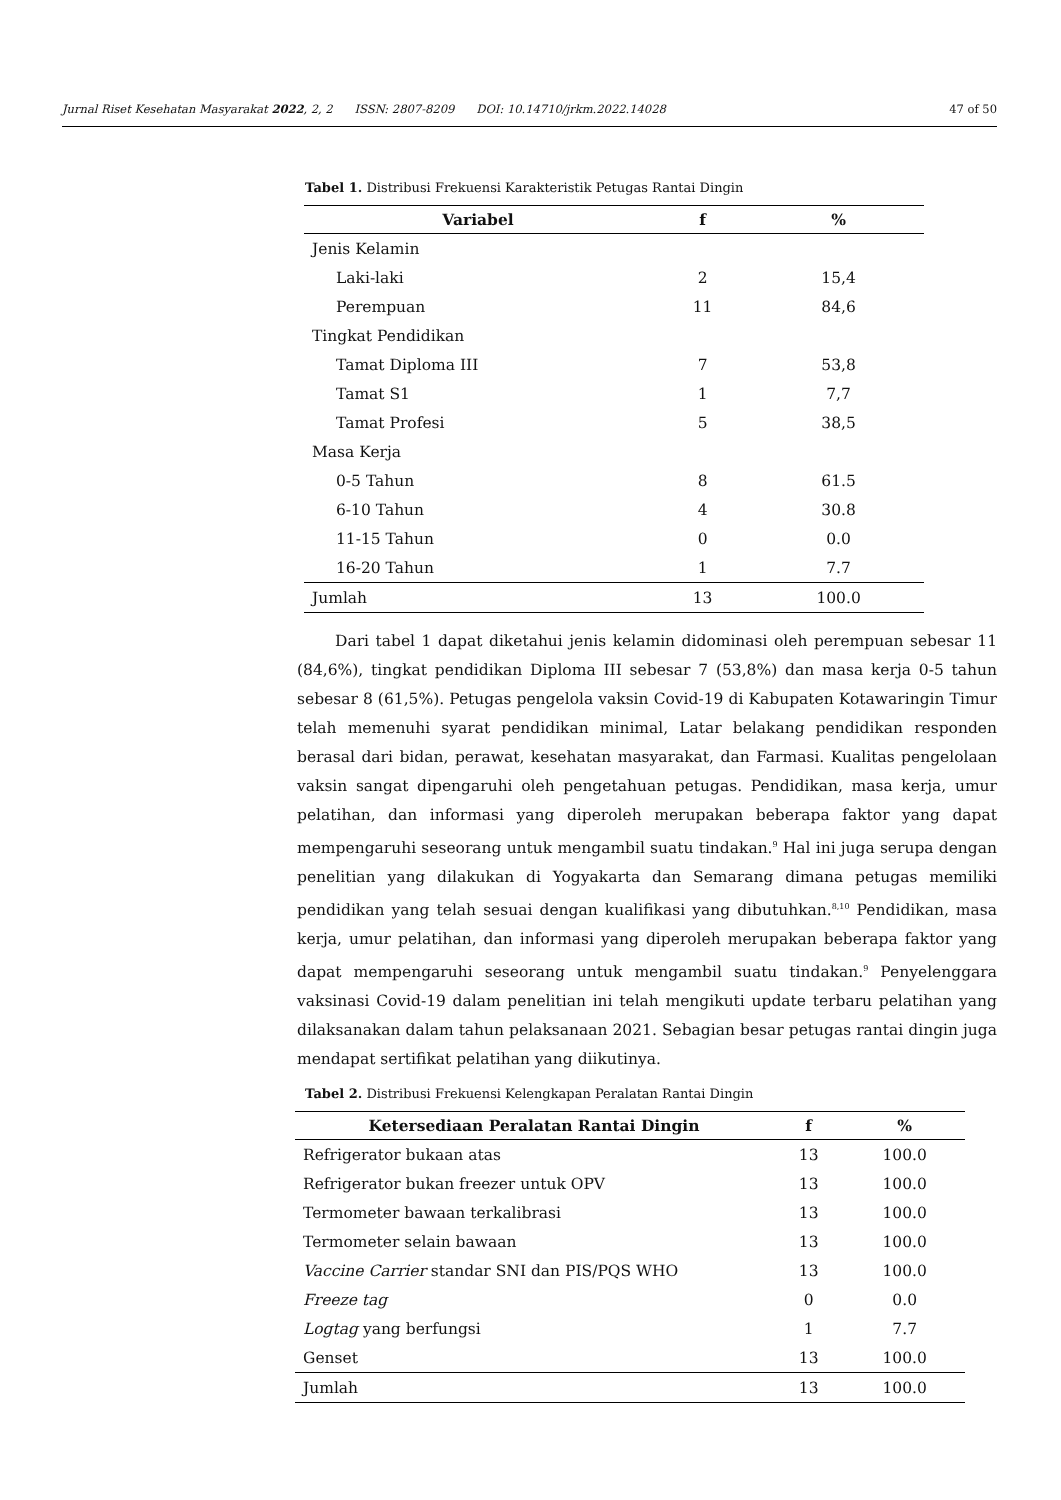Jurnal Riset Kesehatan Masyarakat 2022, 2, 2 ISSN: 2807-8209 DOI: 10.14710/jrkm.2022.14028
47 of 50
Tabel 1. Distribusi Frekuensi Karakteristik Petugas Rantai Dingin
| Variabel | f | % |
| --- | --- | --- |
| Jenis Kelamin | | |
| Laki-laki | 2 | 15,4 |
| Perempuan | 11 | 84,6 |
| Tingkat Pendidikan | | |
| Tamat Diploma III | 7 | 53,8 |
| Tamat S1 | 1 | 7,7 |
| Tamat Profesi | 5 | 38,5 |
| Masa Kerja | | |
| 0-5 Tahun | 8 | 61.5 |
| 6-10 Tahun | 4 | 30.8 |
| 11-15 Tahun | 0 | 0.0 |
| 16-20 Tahun | 1 | 7.7 |
| Jumlah | 13 | 100.0 |
Dari tabel 1 dapat diketahui jenis kelamin didominasi oleh perempuan sebesar 11 (84,6%), tingkat pendidikan Diploma III sebesar 7 (53,8%) dan masa kerja 0-5 tahun sebesar 8 (61,5%). Petugas pengelola vaksin Covid-19 di Kabupaten Kotawaringin Timur telah memenuhi syarat pendidikan minimal, Latar belakang pendidikan responden berasal dari bidan, perawat, kesehatan masyarakat, dan Farmasi. Kualitas pengelolaan vaksin sangat dipengaruhi oleh pengetahuan petugas. Pendidikan, masa kerja, umur pelatihan, dan informasi yang diperoleh merupakan beberapa faktor yang dapat mempengaruhi seseorang untuk mengambil suatu tindakan.<sup>9</sup> Hal ini juga serupa dengan penelitian yang dilakukan di Yogyakarta dan Semarang dimana petugas memiliki pendidikan yang telah sesuai dengan kualifikasi yang dibutuhkan.<sup>8,10</sup> Pendidikan, masa kerja, umur pelatihan, dan informasi yang diperoleh merupakan beberapa faktor yang dapat mempengaruhi seseorang untuk mengambil suatu tindakan.<sup>9</sup> Penyelenggara vaksinasi Covid-19 dalam penelitian ini telah mengikuti update terbaru pelatihan yang dilaksanakan dalam tahun pelaksanaan 2021. Sebagian besar petugas rantai dingin juga mendapat sertifikat pelatihan yang diikutinya.
Tabel 2. Distribusi Frekuensi Kelengkapan Peralatan Rantai Dingin
| Ketersediaan Peralatan Rantai Dingin | f | % |
| --- | --- | --- |
| Refrigerator bukaan atas | 13 | 100.0 |
| Refrigerator bukan freezer untuk OPV | 13 | 100.0 |
| Termometer bawaan terkalibrasi | 13 | 100.0 |
| Termometer selain bawaan | 13 | 100.0 |
| Vaccine Carrier standar SNI dan PIS/PQS WHO | 13 | 100.0 |
| Freeze tag | 0 | 0.0 |
| Logtag yang berfungsi | 1 | 7.7 |
| Genset | 13 | 100.0 |
| Jumlah | 13 | 100.0 |